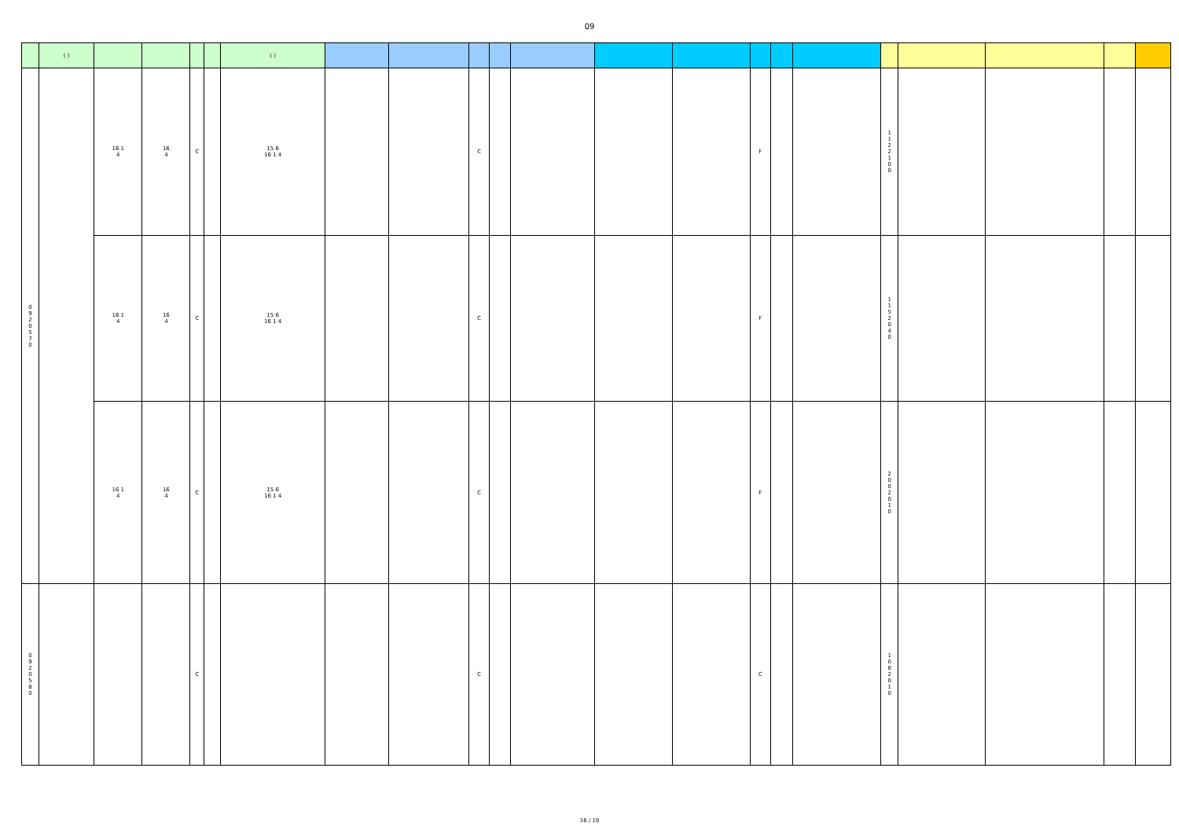09
| | ( ) | | | | | ( ) | | | | | | | | | | | | | | | |
| --- | --- | --- | --- | --- | --- | --- | --- | --- | --- | --- | --- | --- | --- | --- | --- | --- | --- | --- | --- | --- | --- |
| 0 9 2 0 5 7 0 | | 16 1 4 | 16 4 | C | | 15 6 16 1 4 | | | C | | | | | F | | | 1 1 2 2 1 0 0 | | | | |
| | | 16 1 4 | 16 4 | C | | 15 6 16 1 4 | | | C | | | | | F | | | 1 1 5 2 0 4 0 | | | | |
| | | 16 1 4 | 16 4 | C | | 15 6 16 1 4 | | | C | | | | | F | | | 2 0 0 2 0 1 0 | | | | |
| 0 9 2 0 5 8 0 | | | | C | | | | | C | | | | | C | | | 1 0 8 2 0 1 0 | | | | |
16 / 19